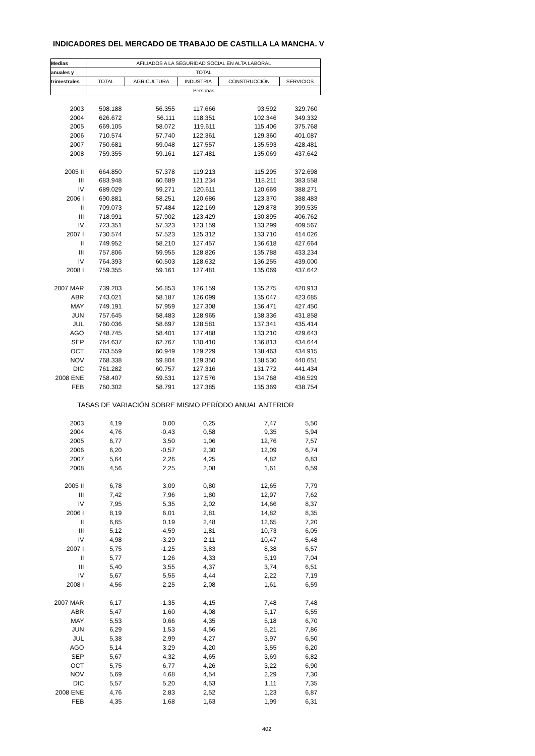INDICADORES DEL MERCADO DE TRABAJO DE CASTILLA LA MANCHA. V
| Medias | AFILIADOS A LA SEGURIDAD SOCIAL EN ALTA LABORAL | | | | |
| --- | --- | --- | --- | --- | --- |
| anuales y | TOTAL | | | | |
| trimestrales | TOTAL | AGRICULTURA | INDUSTRIA | CONSTRUCCIÓN | SERVICIOS |
| | Personas | | | | |
| 2003 | 598.188 | 56.355 | 117.666 | 93.592 | 329.760 |
| 2004 | 626.672 | 56.111 | 118.351 | 102.346 | 349.332 |
| 2005 | 669.105 | 58.072 | 119.611 | 115.406 | 375.768 |
| 2006 | 710.574 | 57.740 | 122.361 | 129.360 | 401.087 |
| 2007 | 750.681 | 59.048 | 127.557 | 135.593 | 428.481 |
| 2008 | 759.355 | 59.161 | 127.481 | 135.069 | 437.642 |
| 2005 II | 664.850 | 57.378 | 119.213 | 115.295 | 372.698 |
| III | 683.948 | 60.689 | 121.234 | 118.211 | 383.558 |
| IV | 689.029 | 59.271 | 120.611 | 120.669 | 388.271 |
| 2006 I | 690.881 | 58.251 | 120.686 | 123.370 | 388.483 |
| II | 709.073 | 57.484 | 122.169 | 129.878 | 399.535 |
| III | 718.991 | 57.902 | 123.429 | 130.895 | 406.762 |
| IV | 723.351 | 57.323 | 123.159 | 133.299 | 409.567 |
| 2007 I | 730.574 | 57.523 | 125.312 | 133.710 | 414.026 |
| II | 749.952 | 58.210 | 127.457 | 136.618 | 427.664 |
| III | 757.806 | 59.955 | 128.826 | 135.788 | 433.234 |
| IV | 764.393 | 60.503 | 128.632 | 136.255 | 439.000 |
| 2008 I | 759.355 | 59.161 | 127.481 | 135.069 | 437.642 |
| 2007 MAR | 739.203 | 56.853 | 126.159 | 135.275 | 420.913 |
| ABR | 743.021 | 58.187 | 126.099 | 135.047 | 423.685 |
| MAY | 749.191 | 57.959 | 127.308 | 136.471 | 427.450 |
| JUN | 757.645 | 58.483 | 128.965 | 138.336 | 431.858 |
| JUL | 760.036 | 58.697 | 128.581 | 137.341 | 435.414 |
| AGO | 748.745 | 58.401 | 127.488 | 133.210 | 429.643 |
| SEP | 764.637 | 62.767 | 130.410 | 136.813 | 434.644 |
| OCT | 763.559 | 60.949 | 129.229 | 138.463 | 434.915 |
| NOV | 768.338 | 59.804 | 129.350 | 138.530 | 440.651 |
| DIC | 761.282 | 60.757 | 127.316 | 131.772 | 441.434 |
| 2008 ENE | 758.407 | 59.531 | 127.576 | 134.768 | 436.529 |
| FEB | 760.302 | 58.791 | 127.385 | 135.369 | 438.754 |
| TASAS DE VARIACIÓN SOBRE MISMO PERÍODO ANUAL ANTERIOR | | | | | |
| 2003 | 4,19 | 0,00 | 0,25 | 7,47 | 5,50 |
| 2004 | 4,76 | -0,43 | 0,58 | 9,35 | 5,94 |
| 2005 | 6,77 | 3,50 | 1,06 | 12,76 | 7,57 |
| 2006 | 6,20 | -0,57 | 2,30 | 12,09 | 6,74 |
| 2007 | 5,64 | 2,26 | 4,25 | 4,82 | 6,83 |
| 2008 | 4,56 | 2,25 | 2,08 | 1,61 | 6,59 |
| 2005 II | 6,78 | 3,09 | 0,80 | 12,65 | 7,79 |
| III | 7,42 | 7,96 | 1,80 | 12,97 | 7,62 |
| IV | 7,95 | 5,35 | 2,02 | 14,66 | 8,37 |
| 2006 I | 8,19 | 6,01 | 2,81 | 14,82 | 8,35 |
| II | 6,65 | 0,19 | 2,48 | 12,65 | 7,20 |
| III | 5,12 | -4,59 | 1,81 | 10,73 | 6,05 |
| IV | 4,98 | -3,29 | 2,11 | 10,47 | 5,48 |
| 2007 I | 5,75 | -1,25 | 3,83 | 8,38 | 6,57 |
| II | 5,77 | 1,26 | 4,33 | 5,19 | 7,04 |
| III | 5,40 | 3,55 | 4,37 | 3,74 | 6,51 |
| IV | 5,67 | 5,55 | 4,44 | 2,22 | 7,19 |
| 2008 I | 4,56 | 2,25 | 2,08 | 1,61 | 6,59 |
| 2007 MAR | 6,17 | -1,35 | 4,15 | 7,48 | 7,48 |
| ABR | 5,47 | 1,60 | 4,08 | 5,17 | 6,55 |
| MAY | 5,53 | 0,66 | 4,35 | 5,18 | 6,70 |
| JUN | 6,29 | 1,53 | 4,56 | 5,21 | 7,86 |
| JUL | 5,38 | 2,99 | 4,27 | 3,97 | 6,50 |
| AGO | 5,14 | 3,29 | 4,20 | 3,55 | 6,20 |
| SEP | 5,67 | 4,32 | 4,65 | 3,69 | 6,82 |
| OCT | 5,75 | 6,77 | 4,26 | 3,22 | 6,90 |
| NOV | 5,69 | 4,68 | 4,54 | 2,29 | 7,30 |
| DIC | 5,57 | 5,20 | 4,53 | 1,11 | 7,35 |
| 2008 ENE | 4,76 | 2,83 | 2,52 | 1,23 | 6,87 |
| FEB | 4,35 | 1,68 | 1,63 | 1,99 | 6,31 |
402